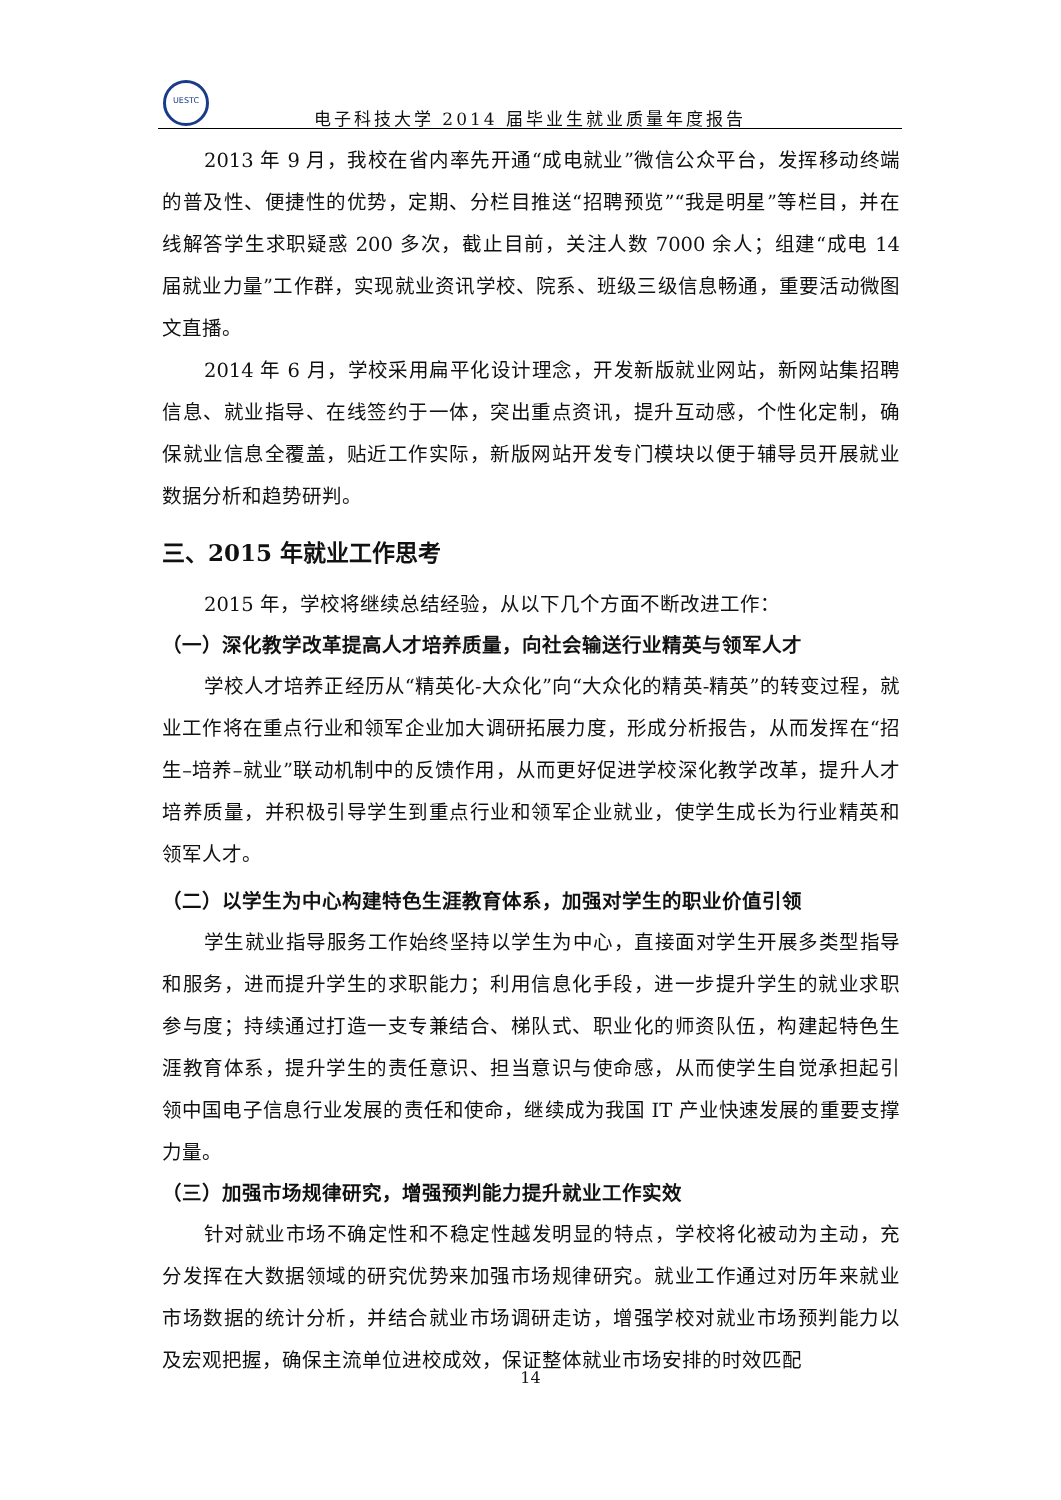UESTC
电子科技大学 2014 届毕业生就业质量年度报告
2013 年 9 月，我校在省内率先开通“成电就业”微信公众平台，发挥移动终端的普及性、便捷性的优势，定期、分栏目推送“招聘预览”“我是明星”等栏目，并在线解答学生求职疑惑 200 多次，截止目前，关注人数 7000 余人；组建“成电 14 届就业力量”工作群，实现就业资讯学校、院系、班级三级信息畅通，重要活动微图文直播。
2014 年 6 月，学校采用扁平化设计理念，开发新版就业网站，新网站集招聘信息、就业指导、在线签约于一体，突出重点资讯，提升互动感，个性化定制，确保就业信息全覆盖，贴近工作实际，新版网站开发专门模块以便于辅导员开展就业数据分析和趋势研判。
三、2015 年就业工作思考
2015 年，学校将继续总结经验，从以下几个方面不断改进工作：
（一）深化教学改革提高人才培养质量，向社会输送行业精英与领军人才
学校人才培养正经历从“精英化-大众化”向“大众化的精英-精英”的转变过程，就业工作将在重点行业和领军企业加大调研拓展力度，形成分析报告，从而发挥在“招生–培养–就业”联动机制中的反馈作用，从而更好促进学校深化教学改革，提升人才培养质量，并积极引导学生到重点行业和领军企业就业，使学生成长为行业精英和领军人才。
（二）以学生为中心构建特色生涯教育体系，加强对学生的职业价值引领
学生就业指导服务工作始终坚持以学生为中心，直接面对学生开展多类型指导和服务，进而提升学生的求职能力；利用信息化手段，进一步提升学生的就业求职参与度；持续通过打造一支专兼结合、梯队式、职业化的师资队伍，构建起特色生涯教育体系，提升学生的责任意识、担当意识与使命感，从而使学生自觉承担起引领中国电子信息行业发展的责任和使命，继续成为我国 IT 产业快速发展的重要支撑力量。
（三）加强市场规律研究，增强预判能力提升就业工作实效
针对就业市场不确定性和不稳定性越发明显的特点，学校将化被动为主动，充分发挥在大数据领域的研究优势来加强市场规律研究。就业工作通过对历年来就业市场数据的统计分析，并结合就业市场调研走访，增强学校对就业市场预判能力以及宏观把握，确保主流单位进校成效，保证整体就业市场安排的时效匹配
14